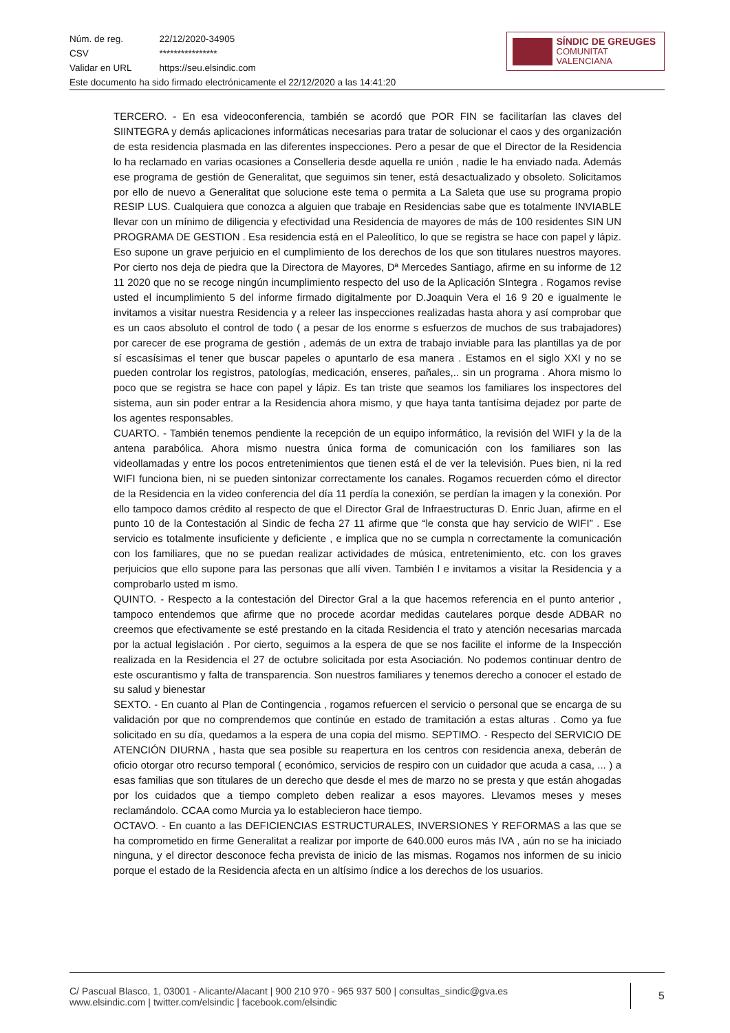| Núm. de reg. | 22/12/2020-34905 |
| CSV | **************** |
| Validar en URL | https://seu.elsindic.com |
Este documento ha sido firmado electrónicamente el 22/12/2020 a las 14:41:20
SÍNDIC DE GREUGES
COMUNITAT VALENCIANA
TERCERO. - En esa videoconferencia, también se acordó que POR FIN se facilitarían las claves del SIINTEGRA y demás aplicaciones informáticas necesarias para tratar de solucionar el caos y des organización de esta residencia plasmada en las diferentes inspecciones. Pero a pesar de que el Director de la Residencia lo ha reclamado en varias ocasiones a Conselleria desde aquella re unión , nadie le ha enviado nada. Además ese programa de gestión de Generalitat, que seguimos sin tener, está desactualizado y obsoleto. Solicitamos por ello de nuevo a Generalitat que solucione este tema o permita a La Saleta que use su programa propio RESIP LUS. Cualquiera que conozca a alguien que trabaje en Residencias sabe que es totalmente INVIABLE llevar con un mínimo de diligencia y efectividad una Residencia de mayores de más de 100 residentes SIN UN PROGRAMA DE GESTION . Esa residencia está en el Paleolítico, lo que se registra se hace con papel y lápiz. Eso supone un grave perjuicio en el cumplimiento de los derechos de los que son titulares nuestros mayores. Por cierto nos deja de piedra que la Directora de Mayores, Dª Mercedes Santiago, afirme en su informe de 12 11 2020 que no se recoge ningún incumplimiento respecto del uso de la Aplicación SIntegra . Rogamos revise usted el incumplimiento 5 del informe firmado digitalmente por D.Joaquin Vera el 16 9 20 e igualmente le invitamos a visitar nuestra Residencia y a releer las inspecciones realizadas hasta ahora y así comprobar que es un caos absoluto el control de todo ( a pesar de los enorme s esfuerzos de muchos de sus trabajadores) por carecer de ese programa de gestión , además de un extra de trabajo inviable para las plantillas ya de por sí escasísimas el tener que buscar papeles o apuntarlo de esa manera . Estamos en el siglo XXI y no se pueden controlar los registros, patologías, medicación, enseres, pañales,.. sin un programa . Ahora mismo lo poco que se registra se hace con papel y lápiz. Es tan triste que seamos los familiares los inspectores del sistema, aun sin poder entrar a la Residencia ahora mismo, y que haya tanta tantísima dejadez por parte de los agentes responsables.
CUARTO. - También tenemos pendiente la recepción de un equipo informático, la revisión del WIFI y la de la antena parabólica. Ahora mismo nuestra única forma de comunicación con los familiares son las videollamadas y entre los pocos entretenimientos que tienen está el de ver la televisión. Pues bien, ni la red WIFI funciona bien, ni se pueden sintonizar correctamente los canales. Rogamos recuerden cómo el director de la Residencia en la video conferencia del día 11 perdía la conexión, se perdían la imagen y la conexión. Por ello tampoco damos crédito al respecto de que el Director Gral de Infraestructuras D. Enric Juan, afirme en el punto 10 de la Contestación al Sindic de fecha 27 11 afirme que “le consta que hay servicio de WIFI” . Ese servicio es totalmente insuficiente y deficiente , e implica que no se cumpla n correctamente la comunicación con los familiares, que no se puedan realizar actividades de música, entretenimiento, etc. con los graves perjuicios que ello supone para las personas que allí viven. También l e invitamos a visitar la Residencia y a comprobarlo usted m ismo.
QUINTO. - Respecto a la contestación del Director Gral a la que hacemos referencia en el punto anterior , tampoco entendemos que afirme que no procede acordar medidas cautelares porque desde ADBAR no creemos que efectivamente se esté prestando en la citada Residencia el trato y atención necesarias marcada por la actual legislación . Por cierto, seguimos a la espera de que se nos facilite el informe de la Inspección realizada en la Residencia el 27 de octubre solicitada por esta Asociación. No podemos continuar dentro de este oscurantismo y falta de transparencia. Son nuestros familiares y tenemos derecho a conocer el estado de su salud y bienestar
SEXTO. - En cuanto al Plan de Contingencia , rogamos refuercen el servicio o personal que se encarga de su validación por que no comprendemos que continúe en estado de tramitación a estas alturas . Como ya fue solicitado en su día, quedamos a la espera de una copia del mismo. SEPTIMO. - Respecto del SERVICIO DE ATENCIÓN DIURNA , hasta que sea posible su reapertura en los centros con residencia anexa, deberán de oficio otorgar otro recurso temporal ( económico, servicios de respiro con un cuidador que acuda a casa, ... ) a esas familias que son titulares de un derecho que desde el mes de marzo no se presta y que están ahogadas por los cuidados que a tiempo completo deben realizar a esos mayores. Llevamos meses y meses reclamándolo. CCAA como Murcia ya lo establecieron hace tiempo.
OCTAVO. - En cuanto a las DEFICIENCIAS ESTRUCTURALES, INVERSIONES Y REFORMAS a las que se ha comprometido en firme Generalitat a realizar por importe de 640.000 euros más IVA , aún no se ha iniciado ninguna, y el director desconoce fecha prevista de inicio de las mismas. Rogamos nos informen de su inicio porque el estado de la Residencia afecta en un altísimo índice a los derechos de los usuarios.
C/ Pascual Blasco, 1, 03001 - Alicante/Alacant | 900 210 970 - 965 937 500 | consultas_sindic@gva.es
www.elsindic.com | twitter.com/elsindic | facebook.com/elsindic
5